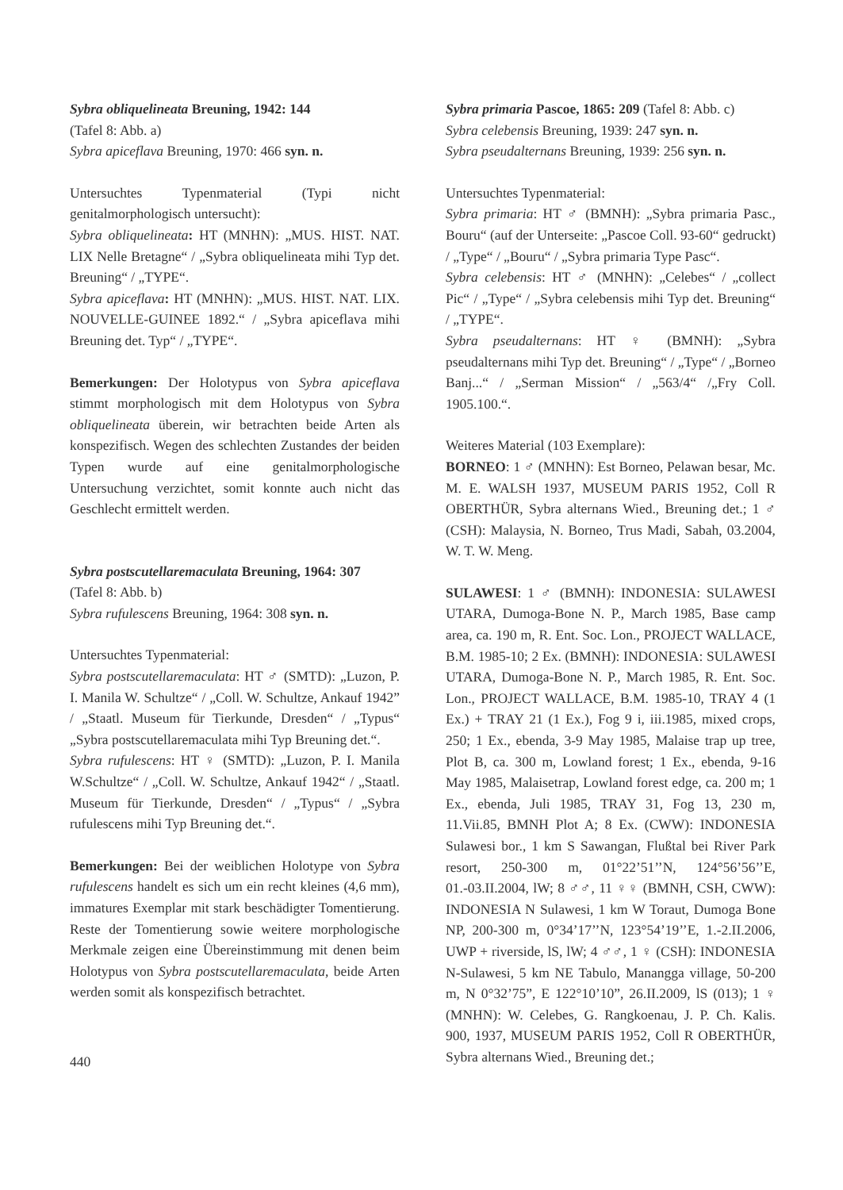Sybra obliquelineata Breuning, 1942: 144
(Tafel 8: Abb. a)
Sybra apiceflava Breuning, 1970: 466 syn. n.
Untersuchtes Typenmaterial (Typi nicht genitalmorphologisch untersucht):
Sybra obliquelineata: HT (MNHN): „MUS. HIST. NAT. LIX Nelle Bretagne“ / „Sybra obliquelineata mihi Typ det. Breuning“ / „TYPE“.
Sybra apiceflava: HT (MNHN): „MUS. HIST. NAT. LIX. NOUVELLE-GUINEE 1892.“ / „Sybra apiceflava mihi Breuning det. Typ“ / „TYPE“.
Bemerkungen: Der Holotypus von Sybra apiceflava stimmt morphologisch mit dem Holotypus von Sybra obliquelineata überein, wir betrachten beide Arten als konspezifisch. Wegen des schlechten Zustandes der beiden Typen wurde auf eine genitalmorphologische Untersuchung verzichtet, somit konnte auch nicht das Geschlecht ermittelt werden.
Sybra postscutellaremaculata Breuning, 1964: 307
(Tafel 8: Abb. b)
Sybra rufulescens Breuning, 1964: 308 syn. n.
Untersuchtes Typenmaterial:
Sybra postscutellaremaculata: HT ♂ (SMTD): „Luzon, P. I. Manila W. Schultze“ / „Coll. W. Schultze, Ankauf 1942” / „Staatl. Museum für Tierkunde, Dresden“ / „Typus“ „Sybra postscutellaremaculata mihi Typ Breuning det.“.
Sybra rufulescens: HT ♀ (SMTD): „Luzon, P. I. Manila W.Schultze“ / „Coll. W. Schultze, Ankauf 1942“ / „Staatl. Museum für Tierkunde, Dresden“ / „Typus“ / „Sybra rufulescens mihi Typ Breuning det.“.
Bemerkungen: Bei der weiblichen Holotype von Sybra rufulescens handelt es sich um ein recht kleines (4,6 mm), immatures Exemplar mit stark beschädigter Tomentierung. Reste der Tomentierung sowie weitere morphologische Merkmale zeigen eine Übereinstimmung mit denen beim Holotypus von Sybra postscutellaremaculata, beide Arten werden somit als konspezifisch betrachtet.
Sybra primaria Pascoe, 1865: 209 (Tafel 8: Abb. c)
Sybra celebensis Breuning, 1939: 247 syn. n.
Sybra pseudalternans Breuning, 1939: 256 syn. n.
Untersuchtes Typenmaterial:
Sybra primaria: HT ♂ (BMNH): „Sybra primaria Pasc., Bouru“ (auf der Unterseite: „Pascoe Coll. 93-60“ gedruckt) / „Type“ / „Bouru“ / „Sybra primaria Type Pasc“.
Sybra celebensis: HT ♂ (MNHN): „Celebes“ / „collect Pic“ / „Type“ / „Sybra celebensis mihi Typ det. Breuning“ / „TYPE“.
Sybra pseudalternans: HT ♀ (BMNH): „Sybra pseudalternans mihi Typ det. Breuning“ / „Type“ / „Borneo Banj...“ / „Serman Mission“ / „563/4“ /„Fry Coll. 1905.100.“.
Weiteres Material (103 Exemplare):
BORNEO: 1 ♂ (MNHN): Est Borneo, Pelawan besar, Mc. M. E. WALSH 1937, MUSEUM PARIS 1952, Coll R OBERTHÜR, Sybra alternans Wied., Breuning det.; 1 ♂ (CSH): Malaysia, N. Borneo, Trus Madi, Sabah, 03.2004, W. T. W. Meng.
SULAWESI: 1 ♂ (BMNH): INDONESIA: SULAWESI UTARA, Dumoga-Bone N. P., March 1985, Base camp area, ca. 190 m, R. Ent. Soc. Lon., PROJECT WALLACE, B.M. 1985-10; 2 Ex. (BMNH): INDONESIA: SULAWESI UTARA, Dumoga-Bone N. P., March 1985, R. Ent. Soc. Lon., PROJECT WALLACE, B.M. 1985-10, TRAY 4 (1 Ex.) + TRAY 21 (1 Ex.), Fog 9 i, iii.1985, mixed crops, 250; 1 Ex., ebenda, 3-9 May 1985, Malaise trap up tree, Plot B, ca. 300 m, Lowland forest; 1 Ex., ebenda, 9-16 May 1985, Malaisetrap, Lowland forest edge, ca. 200 m; 1 Ex., ebenda, Juli 1985, TRAY 31, Fog 13, 230 m, 11.Vii.85, BMNH Plot A; 8 Ex. (CWW): INDONESIA Sulawesi bor., 1 km S Sawangan, Flußtal bei River Park resort, 250-300 m, 01°22’51’’N, 124°56’56’’E, 01.-03.II.2004, lW; 8 ♂♂, 11 ♀♀ (BMNH, CSH, CWW): INDONESIA N Sulawesi, 1 km W Toraut, Dumoga Bone NP, 200-300 m, 0°34’17’’N, 123°54’19’’E, 1.-2.II.2006, UWP + riverside, lS, lW; 4 ♂♂, 1 ♀ (CSH): INDONESIA N-Sulawesi, 5 km NE Tabulo, Manangga village, 50-200 m, N 0°32’75”, E 122°10’10”, 26.II.2009, lS (013); 1 ♀ (MNHN): W. Celebes, G. Rangkoenau, J. P. Ch. Kalis. 900, 1937, MUSEUM PARIS 1952, Coll R OBERTHÜR, Sybra alternans Wied., Breuning det.;
440